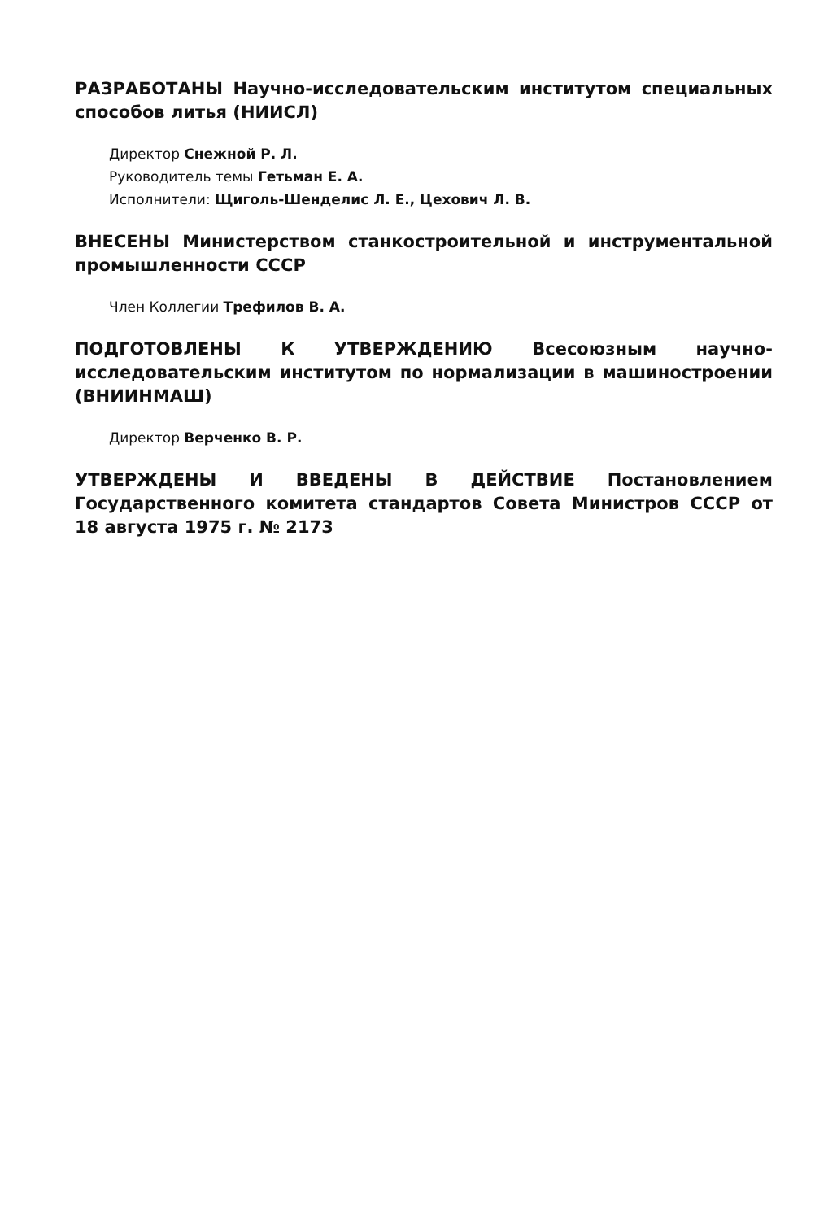РАЗРАБОТАНЫ Научно-исследовательским институтом специальных способов литья (НИИСЛ)
Директор Снежной Р. Л.
Руководитель темы Гетьман Е. А.
Исполнители: Щиголь-Шенделис Л. Е., Цехович Л. В.
ВНЕСЕНЫ Министерством станкостроительной и инструментальной промышленности СССР
Член Коллегии Трефилов В. А.
ПОДГОТОВЛЕНЫ К УТВЕРЖДЕНИЮ Всесоюзным научно-исследовательским институтом по нормализации в машиностроении (ВНИИНМАШ)
Директор Верченко В. Р.
УТВЕРЖДЕНЫ И ВВЕДЕНЫ В ДЕЙСТВИЕ Постановлением Государственного комитета стандартов Совета Министров СССР от 18 августа 1975 г. № 2173